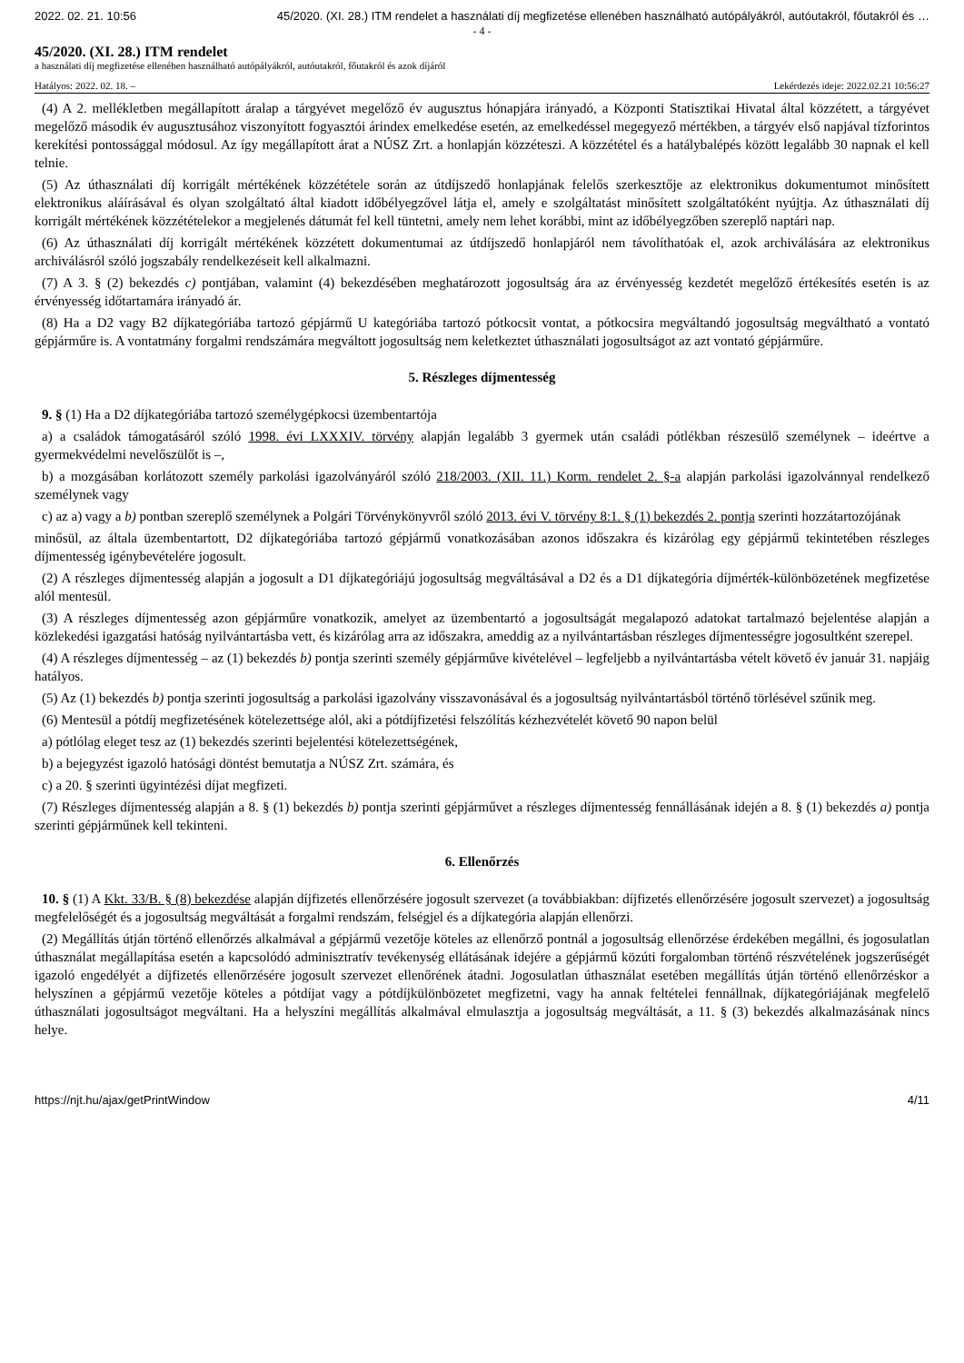2022. 02. 21. 10:56 45/2020. (XI. 28.) ITM rendelet a használati díj megfizetése ellenében használható autópályákról, autóutakról, főutakról és …
- 4 -
45/2020. (XI. 28.) ITM rendelet
a használati díj megfizetése ellenében használható autópályákról, autóutakról, főutakról és azok díjáról
Hatályos: 2022. 02. 18. – Lekérdezés ideje: 2022.02.21 10:56:27
(4) A 2. mellékletben megállapított áralap a tárgyévet megelőző év augusztus hónapjára irányadó, a Központi Statisztikai Hivatal által közzétett, a tárgyévet megelőző második év augusztusához viszonyított fogyasztói árindex emelkedése esetén, az emelkedéssel megegyező mértékben, a tárgyév első napjával tízforintos kerekítési pontossággal módosul. Az így megállapított árat a NÚSZ Zrt. a honlapján közzéteszi. A közzététel és a hatálybalépés között legalább 30 napnak el kell telnie.
(5) Az úthasználati díj korrigált mértékének közzététele során az útdíjszedő honlapjának felelős szerkesztője az elektronikus dokumentumot minősített elektronikus aláírásával és olyan szolgáltató által kiadott időbélyegzővel látja el, amely e szolgáltatást minősített szolgáltatóként nyújtja. Az úthasználati díj korrigált mértékének közzétételekor a megjelenés dátumát fel kell tüntetni, amely nem lehet korábbi, mint az időbélyegzőben szereplő naptári nap.
(6) Az úthasználati díj korrigált mértékének közzétett dokumentumai az útdíjszedő honlapjáról nem távolíthatóak el, azok archiválására az elektronikus archiválásról szóló jogszabály rendelkezéseit kell alkalmazni.
(7) A 3. § (2) bekezdés c) pontjában, valamint (4) bekezdésében meghatározott jogosultság ára az érvényesség kezdetét megelőző értékesítés esetén is az érvényesség időtartamára irányadó ár.
(8) Ha a D2 vagy B2 díjkategóriába tartozó gépjármű U kategóriába tartozó pótkocsit vontat, a pótkocsira megváltandó jogosultság megváltható a vontató gépjárműre is. A vontatmány forgalmi rendszámára megváltott jogosultság nem keletkeztet úthasználati jogosultságot az azt vontató gépjárműre.
5. Részleges díjmentesség
9. § (1) Ha a D2 díjkategóriába tartozó személygépkocsi üzembentartója
a) a családok támogatásáról szóló 1998. évi LXXXIV. törvény alapján legalább 3 gyermek után családi pótlékban részesülő személynek – ideértve a gyermekvédelmi nevelőszülőt is –,
b) a mozgásában korlátozott személy parkolási igazolványáról szóló 218/2003. (XII. 11.) Korm. rendelet 2. §-a alapján parkolási igazolvánnyal rendelkező személynek vagy
c) az a) vagy a b) pontban szereplő személynek a Polgári Törvénykönyvről szóló 2013. évi V. törvény 8:1. § (1) bekezdés 2. pontja szerinti hozzátartozójának
minősül, az általa üzembentartott, D2 díjkategóriába tartozó gépjármű vonatkozásában azonos időszakra és kizárólag egy gépjármű tekintetében részleges díjmentesség igénybevételére jogosult.
(2) A részleges díjmentesség alapján a jogosult a D1 díjkategóriájú jogosultság megváltásával a D2 és a D1 díjkategória díjmérték-különbözetének megfizetése alól mentesül.
(3) A részleges díjmentesség azon gépjárműre vonatkozik, amelyet az üzembentartó a jogosultságát megalapozó adatokat tartalmazó bejelentése alapján a közlekedési igazgatási hatóság nyilvántartásba vett, és kizárólag arra az időszakra, ameddig az a nyilvántartásban részleges díjmentességre jogosultként szerepel.
(4) A részleges díjmentesség – az (1) bekezdés b) pontja szerinti személy gépjárműve kivételével – legfeljebb a nyilvántartásba vételt követő év január 31. napjáig hatályos.
(5) Az (1) bekezdés b) pontja szerinti jogosultság a parkolási igazolvány visszavonásával és a jogosultság nyilvántartásból történő törlésével szűnik meg.
(6) Mentesül a pótdíj megfizetésének kötelezettsége alól, aki a pótdíjfizetési felszólítás kézhezvételét követő 90 napon belül
a) pótlólag eleget tesz az (1) bekezdés szerinti bejelentési kötelezettségének,
b) a bejegyzést igazoló hatósági döntést bemutatja a NÚSZ Zrt. számára, és
c) a 20. § szerinti ügyintézési díjat megfizeti.
(7) Részleges díjmentesség alapján a 8. § (1) bekezdés b) pontja szerinti gépjárművet a részleges díjmentesség fennállásának idején a 8. § (1) bekezdés a) pontja szerinti gépjárműnek kell tekinteni.
6. Ellenőrzés
10. § (1) A Kkt. 33/B. § (8) bekezdése alapján díjfizetés ellenőrzésére jogosult szervezet (a továbbiakban: díjfizetés ellenőrzésére jogosult szervezet) a jogosultság megfelelőségét és a jogosultság megváltását a forgalmi rendszám, felségjel és a díjkategória alapján ellenőrzi.
(2) Megállítás útján történő ellenőrzés alkalmával a gépjármű vezetője köteles az ellenőrző pontnál a jogosultság ellenőrzése érdekében megállni, és jogosulatlan úthasználat megállapítása esetén a kapcsolódó adminisztratív tevékenység ellátásának idejére a gépjármű közúti forgalomban történő részvételének jogszerűségét igazoló engedélyét a díjfizetés ellenőrzésére jogosult szervezet ellenőrének átadni. Jogosulatlan úthasználat esetében megállítás útján történő ellenőrzéskor a helyszínen a gépjármű vezetője köteles a pótdíjat vagy a pótdíjkülönbözetet megfizetni, vagy ha annak feltételei fennállnak, díjkategóriájának megfelelő úthasználati jogosultságot megváltani. Ha a helyszíni megállítás alkalmával elmulasztja a jogosultság megváltását, a 11. § (3) bekezdés alkalmazásának nincs helye.
https://njt.hu/ajax/getPrintWindow 4/11